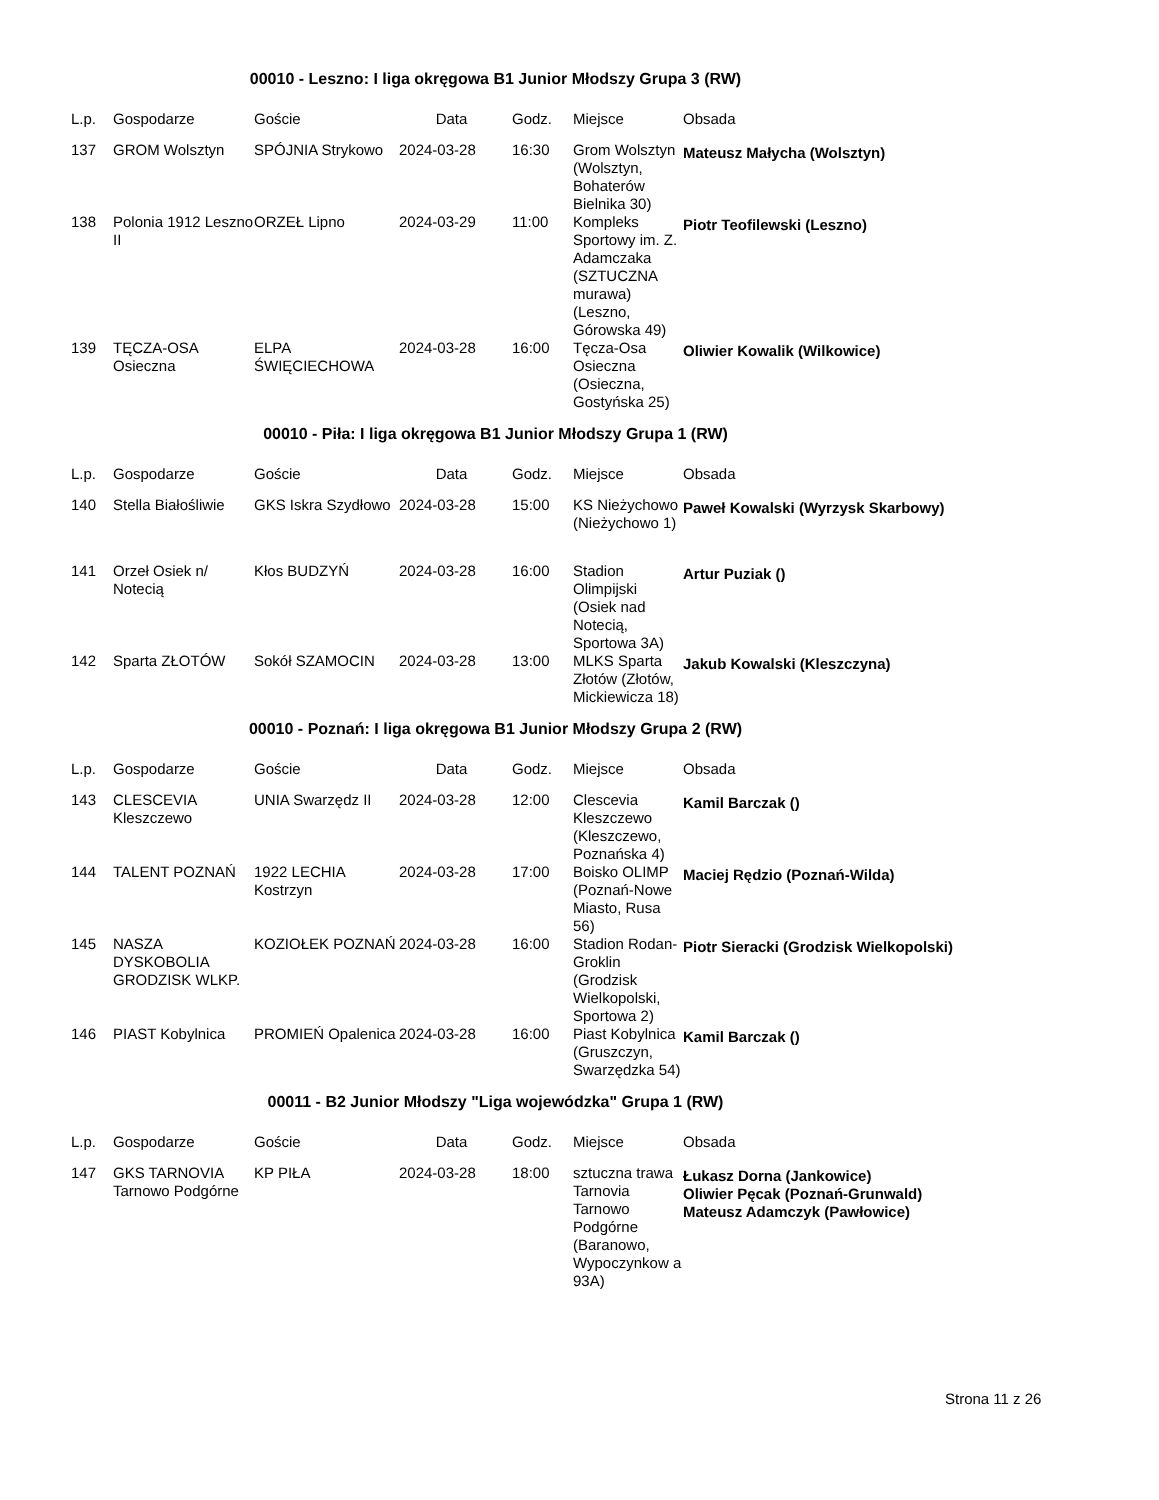00010 - Leszno: I liga okręgowa B1 Junior Młodszy Grupa 3 (RW)
| L.p. | Gospodarze | Goście | Data | Godz. | Miejsce | Obsada |
| --- | --- | --- | --- | --- | --- | --- |
| 137 | GROM Wolsztyn | SPÓJNIA Strykowo | 2024-03-28 | 16:30 | Grom Wolsztyn (Wolsztyn, Bohaterów Bielnika 30) | Mateusz Małycha (Wolsztyn) |
| 138 | Polonia 1912 Leszno II | ORZEŁ Lipno | 2024-03-29 | 11:00 | Kompleks Sportowy im. Z. Adamczaka (SZTUCZNA murawa) (Leszno, Górowska 49) | Piotr Teofilewski (Leszno) |
| 139 | TĘCZA-OSA Osieczna | ELPA ŚWIĘCIECHOWA | 2024-03-28 | 16:00 | Tęcza-Osa Osieczna (Osieczna, Gostyńska 25) | Oliwier Kowalik (Wilkowice) |
00010 - Piła: I liga okręgowa B1 Junior Młodszy Grupa 1 (RW)
| L.p. | Gospodarze | Goście | Data | Godz. | Miejsce | Obsada |
| --- | --- | --- | --- | --- | --- | --- |
| 140 | Stella Białośliwie | GKS Iskra Szydłowo | 2024-03-28 | 15:00 | KS Nieżychowo (Nieżychowo 1) | Paweł Kowalski (Wyrzysk Skarbowy) |
| 141 | Orzeł Osiek n/ Notecią | Kłos BUDZYŃ | 2024-03-28 | 16:00 | Stadion Olimpijski (Osiek nad Notecią, Sportowa 3A) | Artur Puziak () |
| 142 | Sparta ZŁOTÓW | Sokół SZAMOCIN | 2024-03-28 | 13:00 | MLKS Sparta Złotów (Złotów, Mickiewicza 18) | Jakub Kowalski (Kleszczyna) |
00010 - Poznań: I liga okręgowa B1 Junior Młodszy Grupa 2 (RW)
| L.p. | Gospodarze | Goście | Data | Godz. | Miejsce | Obsada |
| --- | --- | --- | --- | --- | --- | --- |
| 143 | CLESCEVIA Kleszczewo | UNIA Swarzędz II | 2024-03-28 | 12:00 | Clescevia Kleszczewo (Kleszczewo, Poznańska 4) | Kamil Barczak () |
| 144 | TALENT POZNAŃ | 1922 LECHIA Kostrzyn | 2024-03-28 | 17:00 | Boisko OLIMP (Poznań-Nowe Miasto, Rusa 56) | Maciej Rędzio (Poznań-Wilda) |
| 145 | NASZA DYSKOBOLIA GRODZISK WLKP. | KOZIOŁEK POZNAŃ | 2024-03-28 | 16:00 | Stadion Rodan-Groklin (Grodzisk Wielkopolski, Sportowa 2) | Piotr Sieracki (Grodzisk Wielkopolski) |
| 146 | PIAST Kobylnica | PROMIEŃ Opalenica | 2024-03-28 | 16:00 | Piast Kobylnica (Gruszczyn, Swarzędzka 54) | Kamil Barczak () |
00011 - B2 Junior Młodszy "Liga wojewódzka" Grupa 1 (RW)
| L.p. | Gospodarze | Goście | Data | Godz. | Miejsce | Obsada |
| --- | --- | --- | --- | --- | --- | --- |
| 147 | GKS TARNOVIA Tarnowo Podgórne | KP PIŁA | 2024-03-28 | 18:00 | sztuczna trawa Tarnovia Tarnowo Podgórne (Baranowo, Wypoczynkow a 93A) | Łukasz Dorna (Jankowice) Oliwier Pęcak (Poznań-Grunwald) Mateusz Adamczyk (Pawłowice) |
Strona 11 z 26